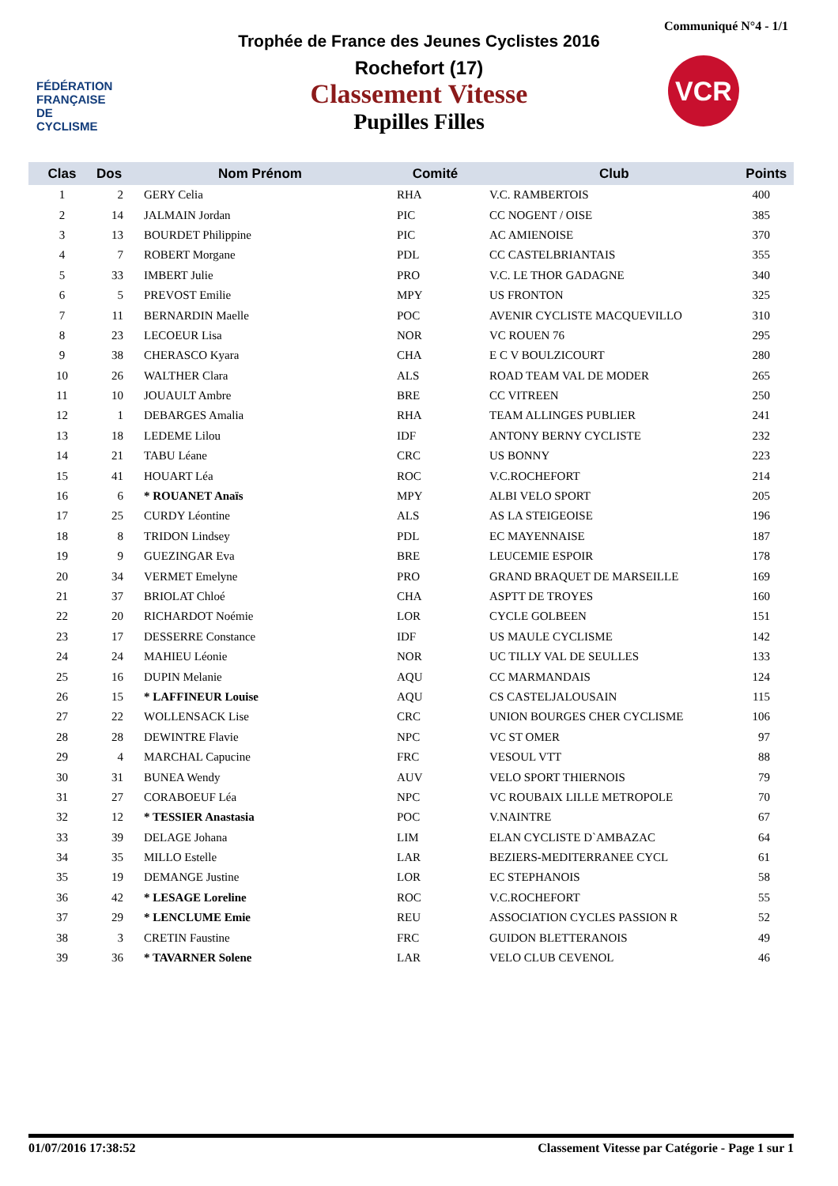Communiqué N°4 - 1/1
FÉDÉRATION
FRANÇAISE
DE CYCLISME
VCR
Trophée de France des Jeunes Cyclistes 2016
Rochefort (17)
Classement Vitesse
Pupilles Filles
| Clas | Dos | Nom Prénom | Comité | Club | Points |
| --- | --- | --- | --- | --- | --- |
| 1 | 2 | GERY Celia | RHA | V.C. RAMBERTOIS | 400 |
| 2 | 14 | JALMAIN Jordan | PIC | CC NOGENT / OISE | 385 |
| 3 | 13 | BOURDET Philippine | PIC | AC AMIENOISE | 370 |
| 4 | 7 | ROBERT Morgane | PDL | CC CASTELBRIANTAIS | 355 |
| 5 | 33 | IMBERT Julie | PRO | V.C. LE THOR GADAGNE | 340 |
| 6 | 5 | PREVOST Emilie | MPY | US FRONTON | 325 |
| 7 | 11 | BERNARDIN Maelle | POC | AVENIR CYCLISTE MACQUEVILLO | 310 |
| 8 | 23 | LECOEUR Lisa | NOR | VC ROUEN 76 | 295 |
| 9 | 38 | CHERASCO Kyara | CHA | E C V BOULZICOURT | 280 |
| 10 | 26 | WALTHER Clara | ALS | ROAD TEAM VAL DE MODER | 265 |
| 11 | 10 | JOUAULT Ambre | BRE | CC VITREEN | 250 |
| 12 | 1 | DEBARGES Amalia | RHA | TEAM ALLINGES PUBLIER | 241 |
| 13 | 18 | LEDEME Lilou | IDF | ANTONY BERNY CYCLISTE | 232 |
| 14 | 21 | TABU Léane | CRC | US BONNY | 223 |
| 15 | 41 | HOUART Léa | ROC | V.C.ROCHEFORT | 214 |
| 16 | 6 | * ROUANET Anaïs | MPY | ALBI VELO SPORT | 205 |
| 17 | 25 | CURDY Léontine | ALS | AS LA STEIGEOISE | 196 |
| 18 | 8 | TRIDON Lindsey | PDL | EC MAYENNAISE | 187 |
| 19 | 9 | GUEZINGAR Eva | BRE | LEUCEMIE ESPOIR | 178 |
| 20 | 34 | VERMET Emelyne | PRO | GRAND BRAQUET DE MARSEILLE | 169 |
| 21 | 37 | BRIOLAT Chloé | CHA | ASPTT DE TROYES | 160 |
| 22 | 20 | RICHARDOT Noémie | LOR | CYCLE GOLBEEN | 151 |
| 23 | 17 | DESSERRE Constance | IDF | US MAULE CYCLISME | 142 |
| 24 | 24 | MAHIEU Léonie | NOR | UC TILLY VAL DE SEULLES | 133 |
| 25 | 16 | DUPIN Melanie | AQU | CC MARMANDAIS | 124 |
| 26 | 15 | * LAFFINEUR Louise | AQU | CS CASTELJALOUSAIN | 115 |
| 27 | 22 | WOLLENSACK Lise | CRC | UNION BOURGES CHER CYCLISME | 106 |
| 28 | 28 | DEWINTRE Flavie | NPC | VC ST OMER | 97 |
| 29 | 4 | MARCHAL Capucine | FRC | VESOUL VTT | 88 |
| 30 | 31 | BUNEA Wendy | AUV | VELO SPORT THIERNOIS | 79 |
| 31 | 27 | CORABOEUF Léa | NPC | VC ROUBAIX LILLE METROPOLE | 70 |
| 32 | 12 | * TESSIER Anastasia | POC | V.NAINTRE | 67 |
| 33 | 39 | DELAGE Johana | LIM | ELAN CYCLISTE D`AMBAZAC | 64 |
| 34 | 35 | MILLO Estelle | LAR | BEZIERS-MEDITERRANEE CYCL | 61 |
| 35 | 19 | DEMANGE Justine | LOR | EC STEPHANOIS | 58 |
| 36 | 42 | * LESAGE Loreline | ROC | V.C.ROCHEFORT | 55 |
| 37 | 29 | * LENCLUME Emie | REU | ASSOCIATION CYCLES PASSION R | 52 |
| 38 | 3 | CRETIN Faustine | FRC | GUIDON BLETTERANOIS | 49 |
| 39 | 36 | * TAVARNER Solene | LAR | VELO CLUB CEVENOL | 46 |
01/07/2016 17:38:52 Classement Vitesse par Catégorie - Page 1 sur 1